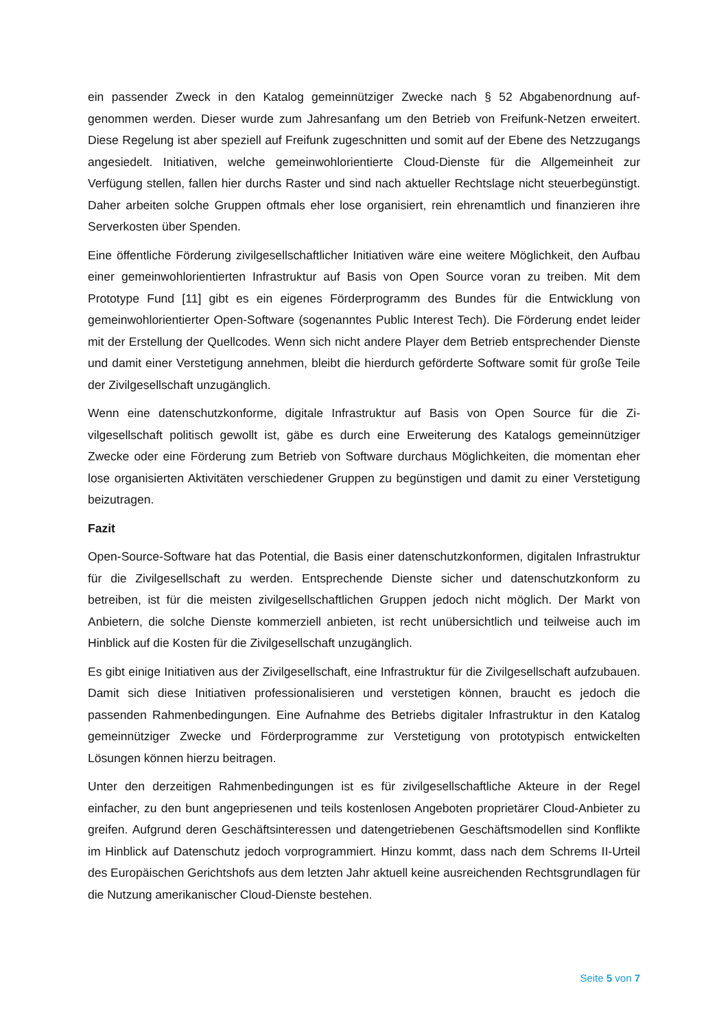ein passender Zweck in den Katalog gemeinnütziger Zwecke nach § 52 Abgabenordnung auf­genommen werden. Dieser wurde zum Jahresanfang um den Betrieb von Freifunk-Netzen er­weitert. Diese Regelung ist aber speziell auf Freifunk zugeschnitten und somit auf der Ebene des Netzzugangs angesiedelt. Initiativen, welche gemeinwohlorientierte Cloud-Dienste für die Allgemeinheit zur Verfügung stellen, fallen hier durchs Raster und sind nach aktueller Rechts­lage nicht steuerbegünstigt. Daher arbeiten solche Gruppen oftmals eher lose organisiert, rein ehrenamtlich und finanzieren ihre Serverkosten über Spenden.
Eine öffentliche Förderung zivilgesellschaftlicher Initiativen wäre eine weitere Möglichkeit, den Aufbau einer gemeinwohlorientierten Infrastruktur auf Basis von Open Source voran zu treiben. Mit dem Prototype Fund [11] gibt es ein eigenes Förderprogramm des Bundes für die Entwicklung von gemeinwohlorientierter Open-Software (sogenanntes Public Interest Tech). Die Förderung endet leider mit der Erstellung der Quellcodes. Wenn sich nicht andere Player dem Betrieb entsprechender Dienste und damit einer Verstetigung annehmen, bleibt die hier­durch geförderte Software somit für große Teile der Zivilgesellschaft unzugänglich.
Wenn eine datenschutzkonforme, digitale Infrastruktur auf Basis von Open Source für die Zi­vilgesellschaft politisch gewollt ist, gäbe es durch eine Erweiterung des Katalogs gemeinnützi­ger Zwecke oder eine Förderung zum Betrieb von Software durchaus Möglichkeiten, die mo­mentan eher lose organisierten Aktivitäten verschiedener Gruppen zu begünstigen und damit zu einer Verstetigung beizutragen.
Fazit
Open-Source-Software hat das Potential, die Basis einer datenschutzkonformen, digitalen Inf­rastruktur für die Zivilgesellschaft zu werden. Entsprechende Dienste sicher und datenschutz­konform zu betreiben, ist für die meisten zivilgesellschaftlichen Gruppen jedoch nicht möglich. Der Markt von Anbietern, die solche Dienste kommerziell anbieten, ist recht unübersichtlich und teilweise auch im Hinblick auf die Kosten für die Zivilgesellschaft unzugänglich.
Es gibt einige Initiativen aus der Zivilgesellschaft, eine Infrastruktur für die Zivilgesellschaft aufzubauen. Damit sich diese Initiativen professionalisieren und verstetigen können, braucht es jedoch die passenden Rahmenbedingungen. Eine Aufnahme des Betriebs digitaler Infra­struktur in den Katalog gemeinnütziger Zwecke und Förderprogramme zur Verstetigung von prototypisch entwickelten Lösungen können hierzu beitragen.
Unter den derzeitigen Rahmenbedingungen ist es für zivilgesellschaftliche Akteure in der Re­gel einfacher, zu den bunt angepriesenen und teils kostenlosen Angeboten proprietärer Cloud-Anbieter zu greifen. Aufgrund deren Geschäftsinteressen und datengetriebenen Ge­schäftsmodellen sind Konflikte im Hinblick auf Datenschutz jedoch vorprogrammiert. Hinzu kommt, dass nach dem Schrems II-Urteil des Europäischen Gerichtshofs aus dem letzten Jahr aktuell keine ausreichenden Rechtsgrundlagen für die Nutzung amerikanischer Cloud-Dienste bestehen.
Seite 5 von 7